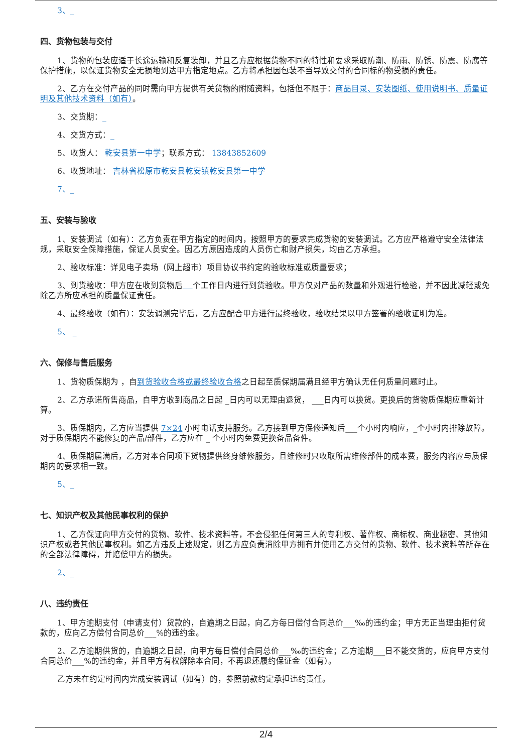3、_
四、货物包装与交付
1、货物的包装应适于长途运输和反复装卸，并且乙方应根据货物不同的特性和要求采取防潮、防雨、防锈、防震、防腐等保护措施，以保证货物安全无损地到达甲方指定地点。乙方将承担因包装不当导致交付的合同标的物受损的责任。
2、乙方在交付产品的同时需向甲方提供有关货物的附随资料，包括但不限于：商品目录、安装图纸、使用说明书、质量证明及其他技术资料（如有）。
3、交货期：_
4、交货方式：_
5、收货人： 乾安县第一中学；联系方式： 13843852609
6、收货地址： 吉林省松原市乾安县乾安镇乾安县第一中学
7、_
五、安装与验收
1、安装调试（如有）：乙方负责在甲方指定的时间内，按照甲方的要求完成货物的安装调试。乙方应严格遵守安全法律法规，采取安全保障措施，保证人员安全。因乙方原因造成的人员伤亡和财产损失，均由乙方承担。
2、验收标准：详见电子卖场（网上超市）项目协议书约定的验收标准或质量要求；
3、到货验收：甲方应在收到货物后 个工作日内进行到货验收。甲方仅对产品的数量和外观进行检验，并不因此减轻或免除乙方所应承担的质量保证责任。
4、最终验收（如有）：安装调测完毕后，乙方应配合甲方进行最终验收，验收结果以甲方签署的验收证明为准。
5、 _
六、保修与售后服务
1、货物质保期为 ，自到货验收合格或最终验收合格之日起至质保期届满且经甲方确认无任何质量问题时止。
2、乙方承诺所售商品，自甲方收到商品之日起 _日内可以无理由退货， ___日内可以换货。更换后的货物质保期应重新计算。
3、质保期内，乙方应当提供 7×24 小时电话支持服务。乙方接到甲方保修通知后___个小时内响应，_个小时内排除故障。对于质保期内不能修复的产品/部件，乙方应在 _ 个小时内免费更换备品备件。
4、质保期届满后，乙方对本合同项下货物提供终身维修服务，且维修时只收取所需维修部件的成本费，服务内容应与质保期内的要求相一致。
5、_
七、知识产权及其他民事权利的保护
1、乙方保证向甲方交付的货物、软件、技术资料等，不会侵犯任何第三人的专利权、著作权、商标权、商业秘密、其他知识产权或者其他民事权利。如乙方违反上述规定，则乙方应负责消除甲方拥有并使用乙方交付的货物、软件、技术资料等所存在的全部法律障碍，并赔偿甲方的损失。
2、_
八、违约责任
1、甲方逾期支付（申请支付）货款的，自逾期之日起，向乙方每日偿付合同总价___‰的违约金；甲方无正当理由拒付货款的，应向乙方偿付合同总价___%的违约金。
2、乙方逾期供货的，自逾期之日起，向甲方每日偿付合同总价___‰的违约金；乙方逾期___日不能交货的，应向甲方支付合同总价___%的违约金，并且甲方有权解除本合同，不再退还履约保证金（如有）。
乙方未在约定时间内完成安装调试（如有）的，参照前款约定承担违约责任。
2/4